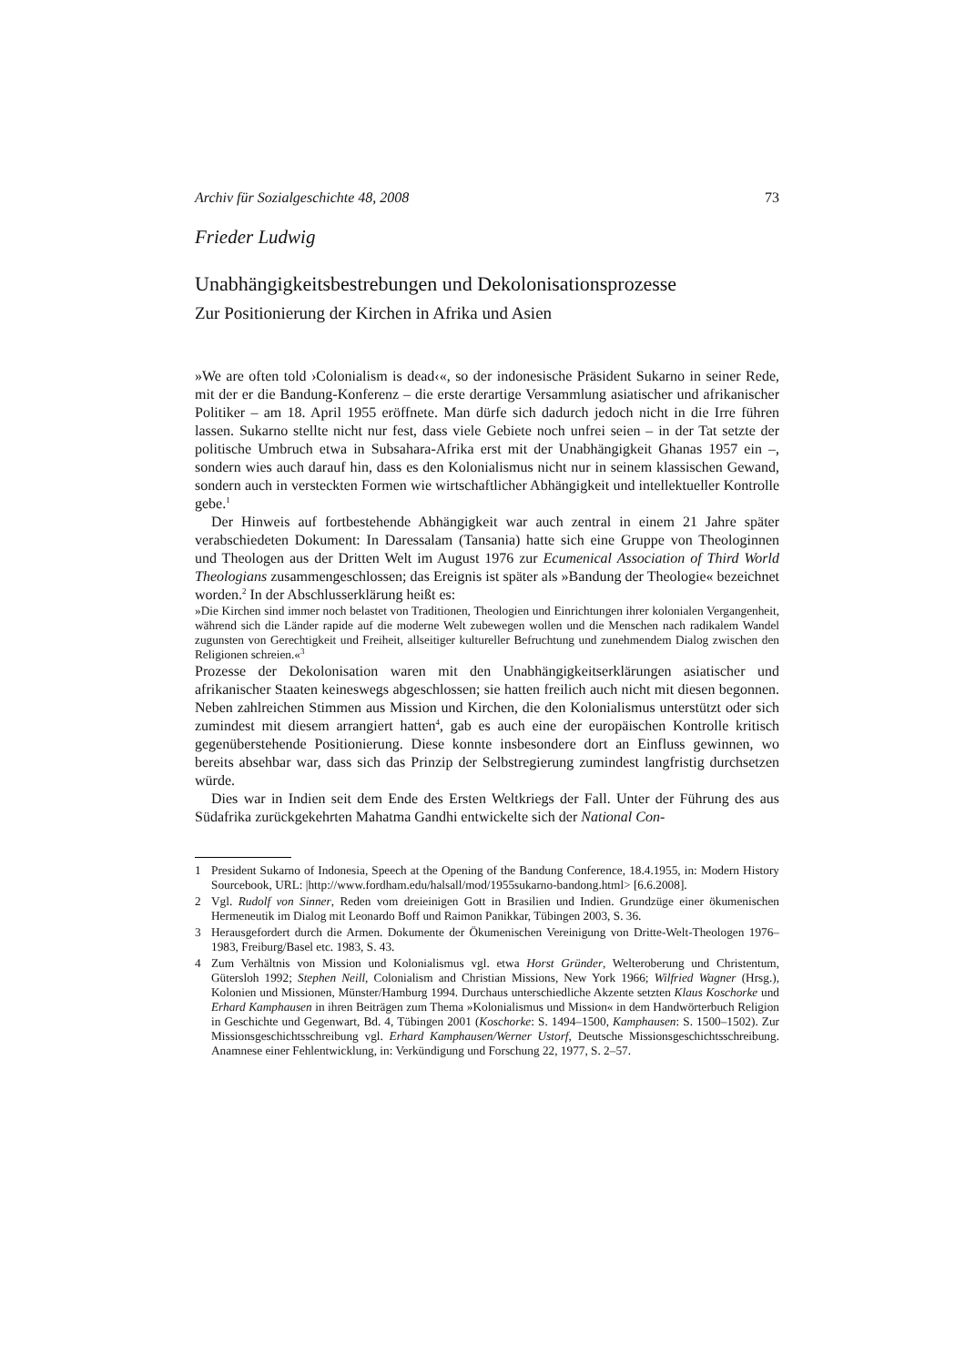Archiv für Sozialgeschichte 48, 2008 73
Frieder Ludwig
Unabhängigkeitsbestrebungen und Dekolonisationsprozesse
Zur Positionierung der Kirchen in Afrika und Asien
»We are often told ›Colonialism is dead‹«, so der indonesische Präsident Sukarno in seiner Rede, mit der er die Bandung-Konferenz – die erste derartige Versammlung asiatischer und afrikanischer Politiker – am 18. April 1955 eröffnete. Man dürfe sich dadurch jedoch nicht in die Irre führen lassen. Sukarno stellte nicht nur fest, dass viele Gebiete noch unfrei seien – in der Tat setzte der politische Umbruch etwa in Subsahara-Afrika erst mit der Unabhängigkeit Ghanas 1957 ein –, sondern wies auch darauf hin, dass es den Kolonialismus nicht nur in seinem klassischen Gewand, sondern auch in versteckten Formen wie wirtschaftlicher Abhängigkeit und intellektueller Kontrolle gebe.<sup>1</sup>
Der Hinweis auf fortbestehende Abhängigkeit war auch zentral in einem 21 Jahre später verabschiedeten Dokument: In Daressalam (Tansania) hatte sich eine Gruppe von Theologinnen und Theologen aus der Dritten Welt im August 1976 zur Ecumenical Association of Third World Theologians zusammengeschlossen; das Ereignis ist später als »Bandung der Theologie« bezeichnet worden.<sup>2</sup> In der Abschlusserklärung heißt es:
»Die Kirchen sind immer noch belastet von Traditionen, Theologien und Einrichtungen ihrer kolonialen Vergangenheit, während sich die Länder rapide auf die moderne Welt zubewegen wollen und die Menschen nach radikalem Wandel zugunsten von Gerechtigkeit und Freiheit, allseitiger kultureller Befruchtung und zunehmendem Dialog zwischen den Religionen schreien.«<sup>3</sup>
Prozesse der Dekolonisation waren mit den Unabhängigkeitserklärungen asiatischer und afrikanischer Staaten keineswegs abgeschlossen; sie hatten freilich auch nicht mit diesen begonnen. Neben zahlreichen Stimmen aus Mission und Kirchen, die den Kolonialismus unterstützt oder sich zumindest mit diesem arrangiert hatten<sup>4</sup>, gab es auch eine der europäischen Kontrolle kritisch gegenüberstehende Positionierung. Diese konnte insbesondere dort an Einfluss gewinnen, wo bereits absehbar war, dass sich das Prinzip der Selbstregierung zumindest langfristig durchsetzen würde.
Dies war in Indien seit dem Ende des Ersten Weltkriegs der Fall. Unter der Führung des aus Südafrika zurückgekehrten Mahatma Gandhi entwickelte sich der National Con-
1 President Sukarno of Indonesia, Speech at the Opening of the Bandung Conference, 18.4.1955, in: Modern History Sourcebook, URL: |http://www.fordham.edu/halsall/mod/1955sukarno-bandong.html> [6.6.2008].
2 Vgl. Rudolf von Sinner, Reden vom dreieinigen Gott in Brasilien und Indien. Grundzüge einer ökumenischen Hermeneutik im Dialog mit Leonardo Boff und Raimon Panikkar, Tübingen 2003, S. 36.
3 Herausgefordert durch die Armen. Dokumente der Ökumenischen Vereinigung von Dritte-Welt-Theologen 1976–1983, Freiburg/Basel etc. 1983, S. 43.
4 Zum Verhältnis von Mission und Kolonialismus vgl. etwa Horst Gründer, Welteroberung und Christentum, Gütersloh 1992; Stephen Neill, Colonialism and Christian Missions, New York 1966; Wilfried Wagner (Hrsg.), Kolonien und Missionen, Münster/Hamburg 1994. Durchaus unterschiedliche Akzente setzten Klaus Koschorke und Erhard Kamphausen in ihren Beiträgen zum Thema »Kolonialismus und Mission« in dem Handwörterbuch Religion in Geschichte und Gegenwart, Bd. 4, Tübingen 2001 (Koschorke: S. 1494–1500, Kamphausen: S. 1500–1502). Zur Missionsgeschichtsschreibung vgl. Erhard Kamphausen/Werner Ustorf, Deutsche Missionsgeschichtsschreibung. Anamnese einer Fehlentwicklung, in: Verkündigung und Forschung 22, 1977, S. 2–57.